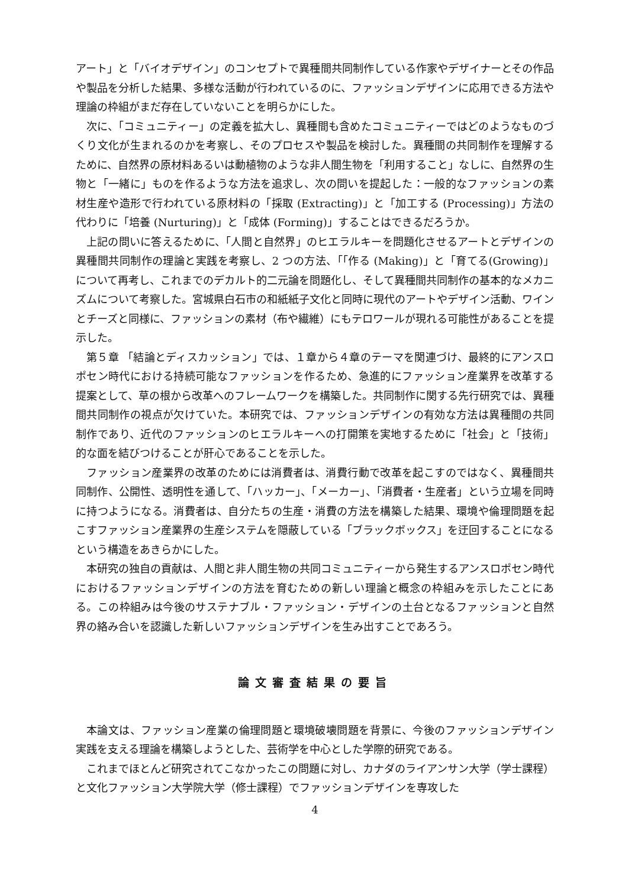アート」と「バイオデザイン」のコンセプトで異種間共同制作している作家やデザイナーとその作品や製品を分析した結果、多様な活動が行われているのに、ファッションデザインに応用できる方法や理論の枠組がまだ存在していないことを明らかにした。
次に、「コミュニティー」の定義を拡大し、異種間も含めたコミュニティーではどのようなものづくり文化が生まれるのかを考察し、そのプロセスや製品を検討した。異種間の共同制作を理解するために、自然界の原材料あるいは動植物のような非人間生物を「利用すること」なしに、自然界の生物と「一緒に」ものを作るような方法を追求し、次の問いを提起した：一般的なファッションの素材生産や造形で行われている原材料の「採取 (Extracting)」と「加工する (Processing)」方法の代わりに「培養 (Nurturing)」と「成体 (Forming)」することはできるだろうか。
上記の問いに答えるために、「人間と自然界」のヒエラルキーを問題化させるアートとデザインの異種間共同制作の理論と実践を考察し、2 つの方法、「「作る (Making)」と「育てる(Growing)」について再考し、これまでのデカルト的二元論を問題化し、そして異種間共同制作の基本的なメカニズムについて考察した。宮城県白石市の和紙紙子文化と同時に現代のアートやデザイン活動、ワインとチーズと同様に、ファッションの素材（布や繊維）にもテロワールが現れる可能性があることを提示した。
第５章 「結論とディスカッション」では、１章から４章のテーマを関連づけ、最終的にアンスロポセン時代における持続可能なファッションを作るため、急進的にファッション産業界を改革する提案として、草の根から改革へのフレームワークを構築した。共同制作に関する先行研究では、異種間共同制作の視点が欠けていた。本研究では、ファッションデザインの有効な方法は異種間の共同制作であり、近代のファッションのヒエラルキーへの打開策を実地するために「社会」と「技術」的な面を結びつけることが肝心であることを示した。
ファッション産業界の改革のためには消費者は、消費行動で改革を起こすのではなく、異種間共同制作、公開性、透明性を通して、「ハッカー」、「メーカー」、「消費者・生産者」という立場を同時に持つようになる。消費者は、自分たちの生産・消費の方法を構築した結果、環境や倫理問題を起こすファッション産業界の生産システムを隠蔽している「ブラックボックス」を迂回することになるという構造をあきらかにした。
本研究の独自の貢献は、人間と非人間生物の共同コミュニティーから発生するアンスロポセン時代におけるファッションデザインの方法を育むための新しい理論と概念の枠組みを示したことにある。この枠組みは今後のサステナブル・ファッション・デザインの土台となるファッションと自然界の絡み合いを認識した新しいファッションデザインを生み出すことであろう。
論文審査結果の要旨
本論文は、ファッション産業の倫理問題と環境破壊問題を背景に、今後のファッションデザイン実践を支える理論を構築しようとした、芸術学を中心とした学際的研究である。
これまでほとんど研究されてこなかったこの問題に対し、カナダのライアンサン大学（学士課程）と文化ファッション大学院大学（修士課程）でファッションデザインを専攻した
4